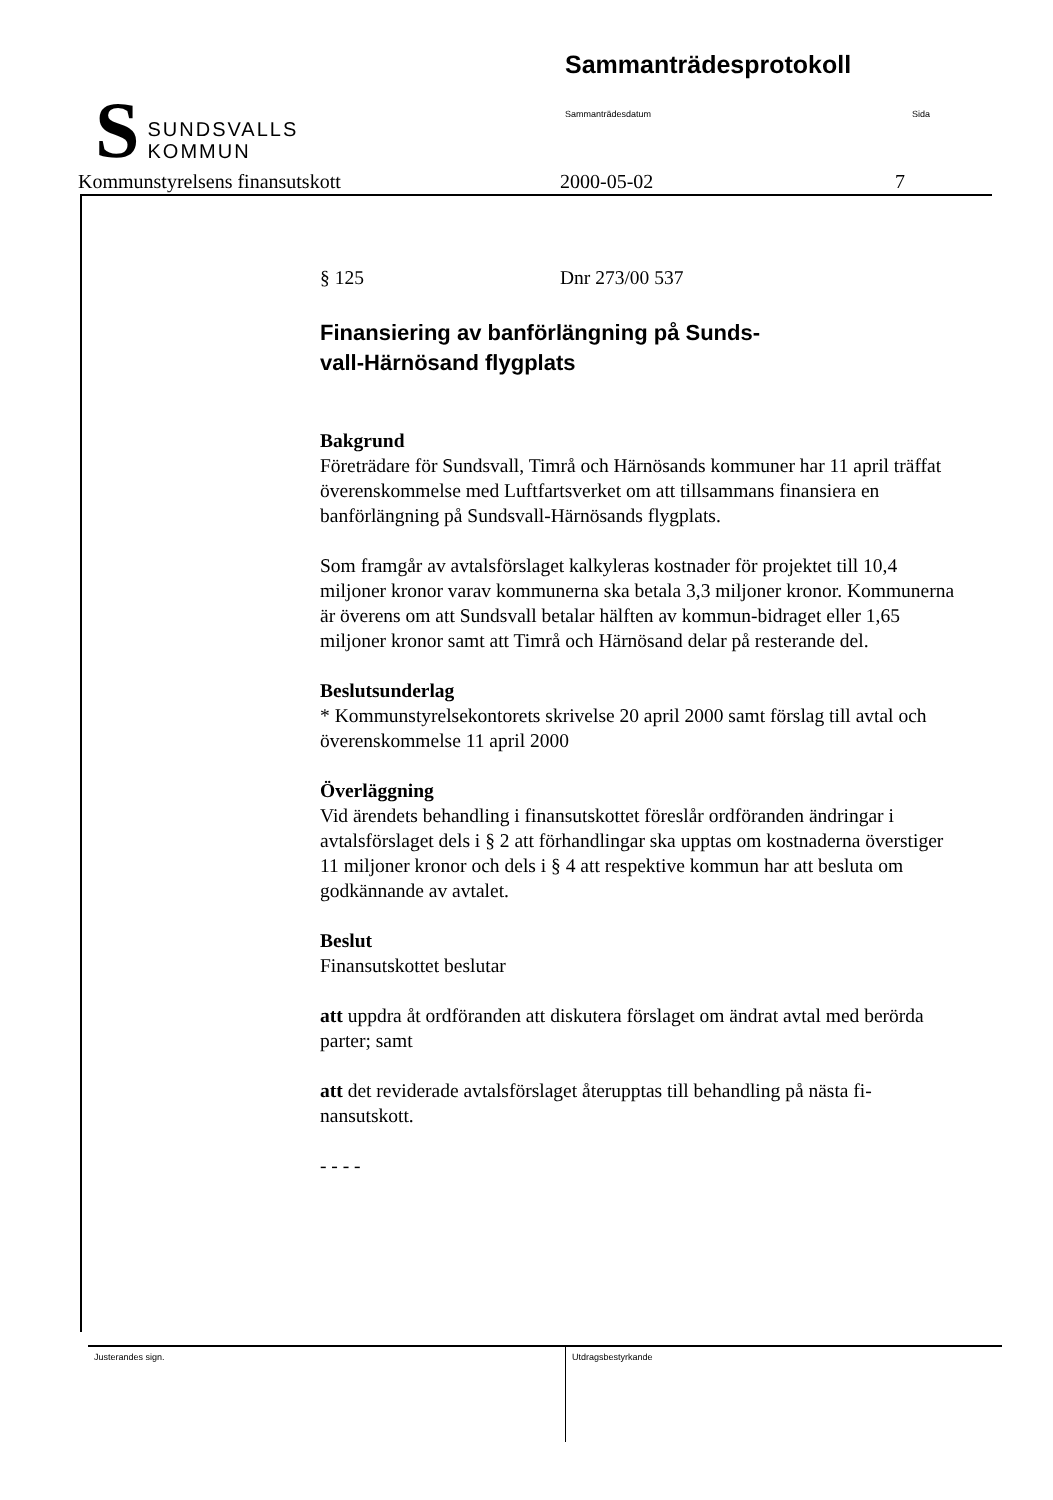S SUNDSVALLS
KOMMUN
Sammanträdesprotokoll
Sammanträdesdatum Sida
Kommunstyrelsens finansutskott 2000-05-02 7
§ 125 Dnr 273/00 537
Finansiering av banförlängning på Sunds-
vall-Härnösand flygplats
Bakgrund
Företrädare för Sundsvall, Timrå och Härnösands kommuner har 11 april träffat överenskommelse med Luftfartsverket om att tillsammans finansiera en banförlängning på Sundsvall-Härnösands flygplats.
Som framgår av avtalsförslaget kalkyleras kostnader för projektet till 10,4 miljoner kronor varav kommunerna ska betala 3,3 miljoner kronor. Kommunerna är överens om att Sundsvall betalar hälften av kommun-bidraget eller 1,65 miljoner kronor samt att Timrå och Härnösand delar på resterande del.
Beslutsunderlag
* Kommunstyrelsekontorets skrivelse 20 april 2000 samt förslag till avtal och överenskommelse 11 april 2000
Överläggning
Vid ärendets behandling i finansutskottet föreslår ordföranden ändringar i avtalsförslaget dels i § 2 att förhandlingar ska upptas om kostnaderna överstiger 11 miljoner kronor och dels i § 4 att respektive kommun har att besluta om godkännande av avtalet.
Beslut
Finansutskottet beslutar
att uppdra åt ordföranden att diskutera förslaget om ändrat avtal med berörda parter; samt
att det reviderade avtalsförslaget återupptas till behandling på nästa fi-nansutskott.
- - - -
Justerandes sign. Utdragsbestyrkande